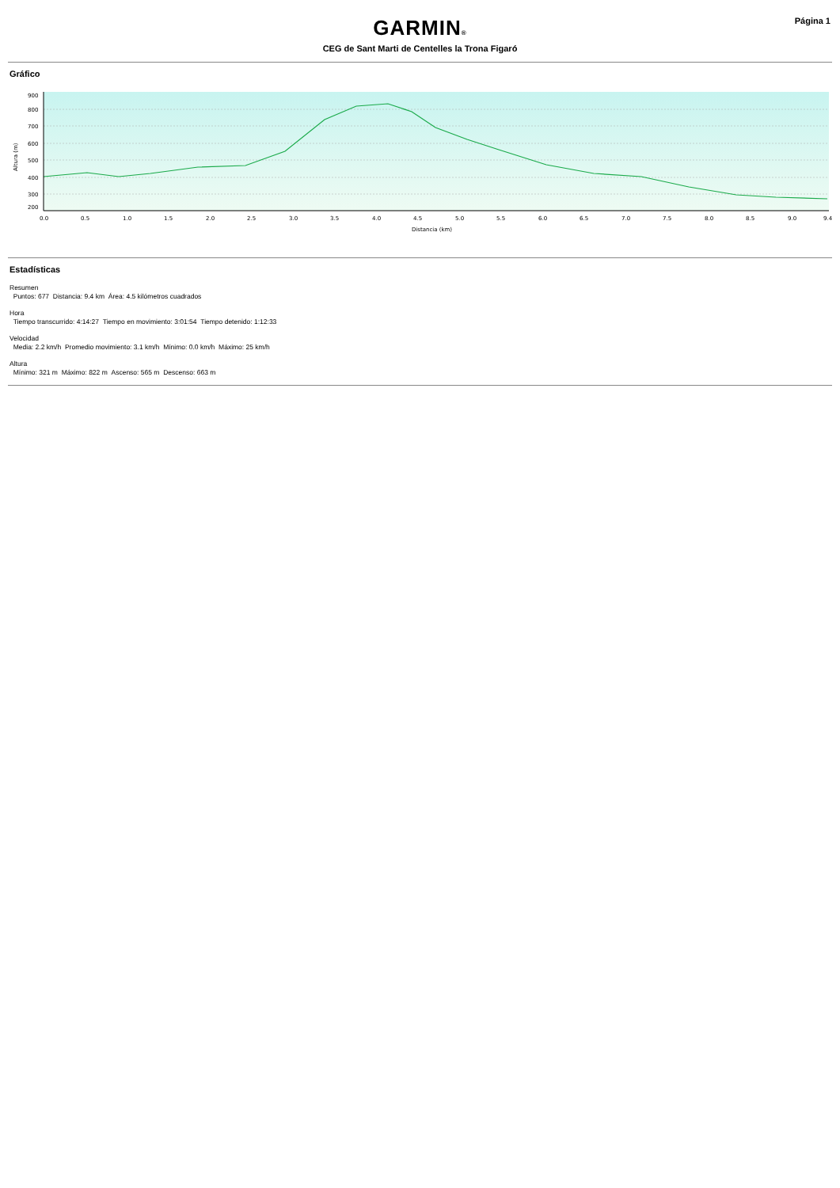GARMIN®
CEG de Sant Marti de Centelles la Trona Figaró
Página 1
Gráfico
900
800
700
600
500
400
300
200
Altura (m)
0.0
0.5
1.0
1.5
2.0
2.5
3.0
3.5
4.0
4.5
5.0
5.5
6.0
6.5
7.0
7.5
8.0
8.5
9.0
9.4
Distancia (km)
Estadísticas
Resumen
Puntos: 677 Distancia: 9.4 km Área: 4.5 kilómetros cuadrados
Hora
Tiempo transcurrido: 4:14:27 Tiempo en movimiento: 3:01:54 Tiempo detenido: 1:12:33
Velocidad
Media: 2.2 km/h Promedio movimiento: 3.1 km/h Mínimo: 0.0 km/h Máximo: 25 km/h
Altura
Mínimo: 321 m Máximo: 822 m Ascenso: 565 m Descenso: 663 m